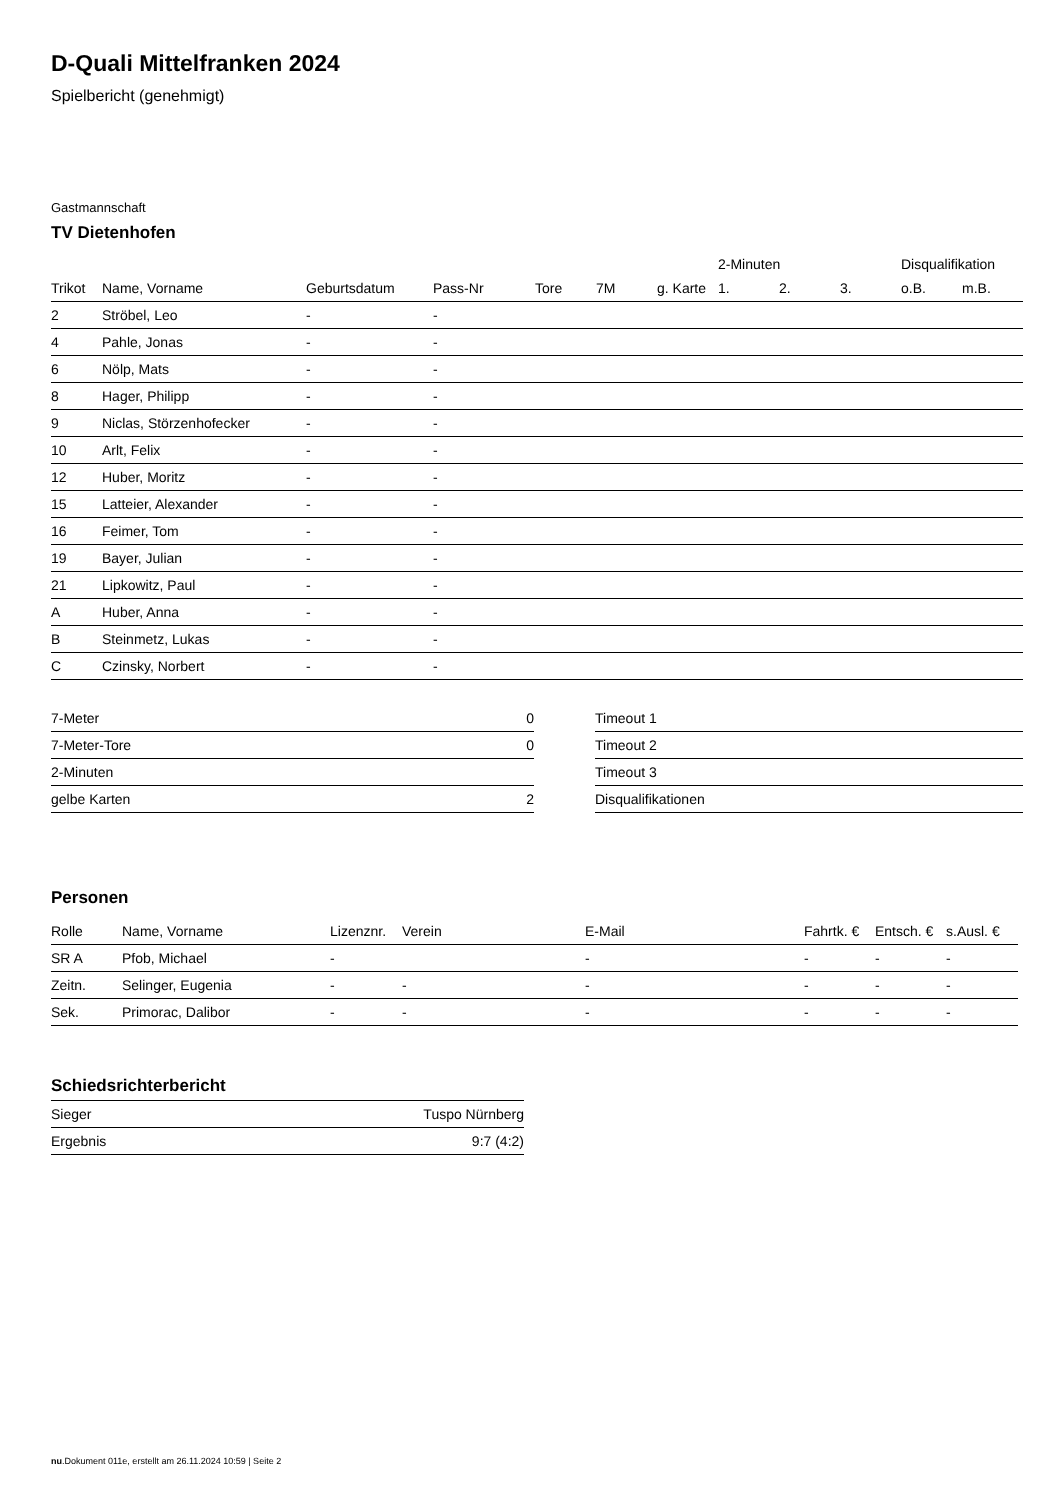D-Quali Mittelfranken 2024
Spielbericht (genehmigt)
Gastmannschaft
TV Dietenhofen
| | | | | | | | 2-Minuten | | | Disqualifikation | |
| --- | --- | --- | --- | --- | --- | --- | --- | --- | --- | --- | --- |
| Trikot | Name, Vorname | Geburtsdatum | Pass-Nr | Tore | 7M | g. Karte | 1. | 2. | 3. | o.B. | m.B. |
| 2 | Ströbel, Leo | - | - | | | | | | | | |
| 4 | Pahle, Jonas | - | - | | | | | | | | |
| 6 | Nölp, Mats | - | - | | | | | | | | |
| 8 | Hager, Philipp | - | - | | | | | | | | |
| 9 | Niclas, Störzenhofecker | - | - | | | | | | | | |
| 10 | Arlt, Felix | - | - | | | | | | | | |
| 12 | Huber, Moritz | - | - | | | | | | | | |
| 15 | Latteier, Alexander | - | - | | | | | | | | |
| 16 | Feimer, Tom | - | - | | | | | | | | |
| 19 | Bayer, Julian | - | - | | | | | | | | |
| 21 | Lipkowitz, Paul | - | - | | | | | | | | |
| A | Huber, Anna | - | - | | | | | | | | |
| B | Steinmetz, Lukas | - | - | | | | | | | | |
| C | Czinsky, Norbert | - | - | | | | | | | | |
| 7-Meter | 0 |
| 7-Meter-Tore | 0 |
| 2-Minuten | |
| gelbe Karten | 2 |
| Timeout 1 |
| Timeout 2 |
| Timeout 3 |
| Disqualifikationen |
Personen
| Rolle | Name, Vorname | Lizenznr. | Verein | E-Mail | Fahrtk. € | Entsch. € | s.Ausl. € |
| --- | --- | --- | --- | --- | --- | --- | --- |
| SR A | Pfob, Michael | - | | - | - | - | - |
| Zeitn. | Selinger, Eugenia | - | - | - | - | - | - |
| Sek. | Primorac, Dalibor | - | - | - | - | - | - |
Schiedsrichterbericht
| Sieger | Tuspo Nürnberg |
| Ergebnis | 9:7 (4:2) |
nu.Dokument 011e, erstellt am 26.11.2024 10:59 | Seite 2